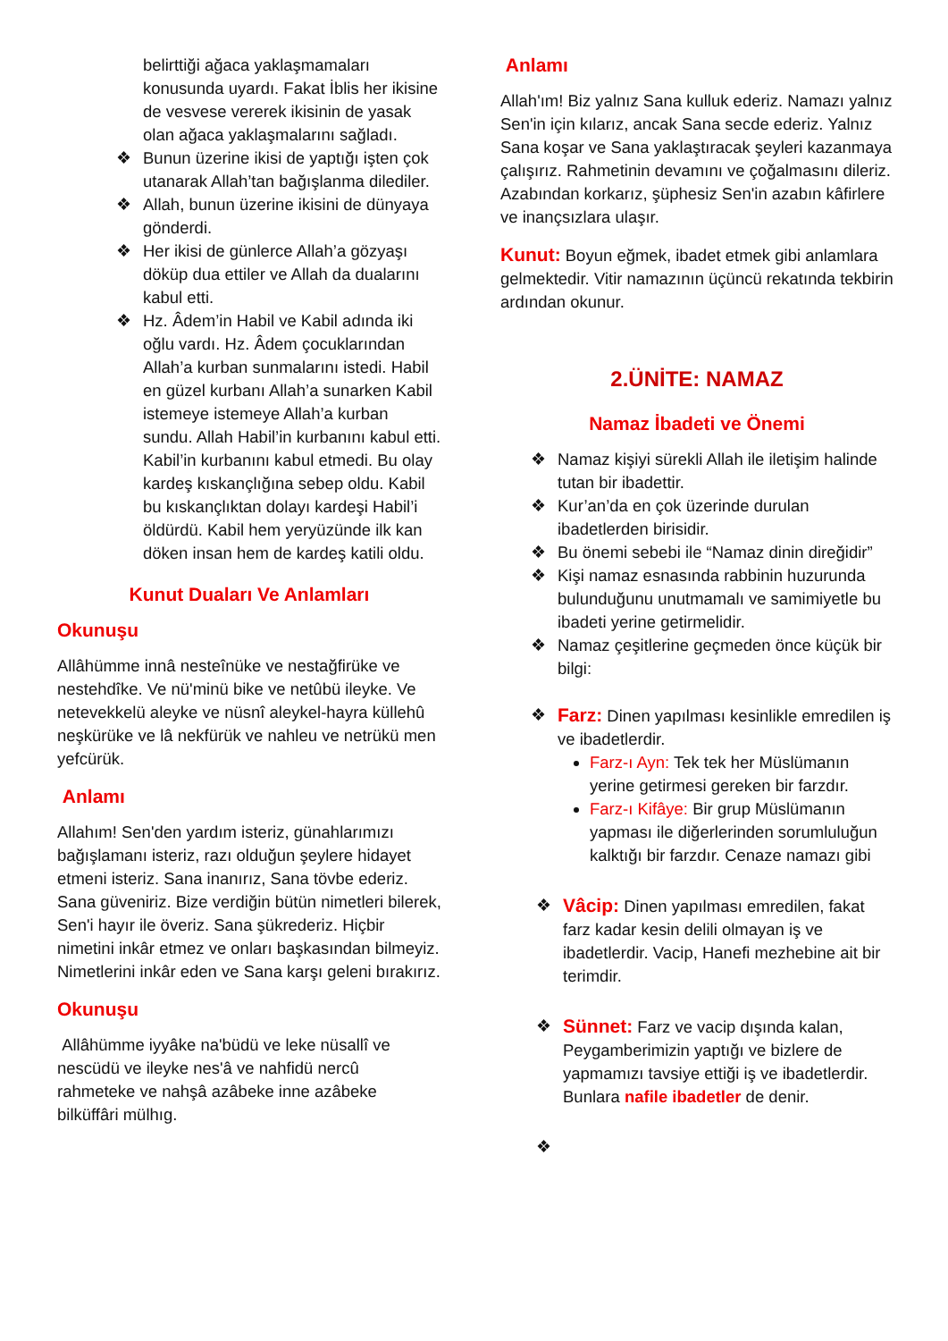belirttiği ağaca yaklaşmamaları konusunda uyardı. Fakat İblis her ikisine de vesvese vererek ikisinin de yasak olan ağaca yaklaşmalarını sağladı.
❖ Bunun üzerine ikisi de yaptığı işten çok utanarak Allah’tan bağışlanma dilediler.
❖ Allah, bunun üzerine ikisini de dünyaya gönderdi.
❖ Her ikisi de günlerce Allah’a gözyaşı döküp dua ettiler ve Allah da dualarını kabul etti.
❖ Hz. Âdem’in Habil ve Kabil adında iki oğlu vardı. Hz. Âdem çocuklarından Allah’a kurban sunmalarını istedi. Habil en güzel kurbanı Allah’a sunarken Kabil istemeye istemeye Allah’a kurban sundu. Allah Habil’in kurbanını kabul etti. Kabil’in kurbanını kabul etmedi. Bu olay kardeş kıskançlığına sebep oldu. Kabil bu kıskançlıktan dolayı kardeşi Habil’i öldürdü. Kabil hem yeryüzünde ilk kan döken insan hem de kardeş katili oldu.
Kunut Duaları Ve Anlamları
Okunuşu
Allâhümme innâ nesteînüke ve nestağfirüke ve nestehdîke. Ve nü'minü bike ve netûbü ileyke. Ve netevekkelü aleyke ve nüsnî aleykel-hayra küllehû neşkürüke ve lâ nekfürük ve nahleu ve netrükü men yefcürük.
Anlamı
Allahım! Sen'den yardım isteriz, günahlarımızı bağışlamanı isteriz, razı olduğun şeylere hidayet etmeni isteriz. Sana inanırız, Sana tövbe ederiz. Sana güveniriz. Bize verdiğin bütün nimetleri bilerek, Sen'i hayır ile överiz. Sana şükrederiz. Hiçbir nimetini inkâr etmez ve onları başkasından bilmeyiz. Nimetlerini inkâr eden ve Sana karşı geleni bırakırız.
Okunuşu
Allâhümme iyyâke na'büdü ve leke nüsallî ve nescüdü ve ileyke nes'â ve nahfidü nercû rahmeteke ve nahşâ azâbeke inne azâbeke bilküffâri mülhıg.
Anlamı
Allah'ım! Biz yalnız Sana kulluk ederiz. Namazı yalnız Sen'in için kılarız, ancak Sana secde ederiz. Yalnız Sana koşar ve Sana yaklaştıracak şeyleri kazanmaya çalışırız. Rahmetinin devamını ve çoğalmasını dileriz. Azabından korkarız, şüphesiz Sen'in azabın kâfirlere ve inançsızlara ulaşır.
Kunut: Boyun eğmek, ibadet etmek gibi anlamlara gelmektedir. Vitir namazının üçüncü rekatında tekbirin ardından okunur.
2.ÜNİTE: NAMAZ
Namaz İbadeti ve Önemi
❖ Namaz kişiyi sürekli Allah ile iletişim halinde tutan bir ibadettir.
❖ Kur’an’da en çok üzerinde durulan ibadetlerden birisidir.
❖ Bu önemi sebebi ile “Namaz dinin direğidir”
❖ Kişi namaz esnasında rabbinin huzurunda bulunduğunu unutmamalı ve samimiyetle bu ibadeti yerine getirmelidir.
❖ Namaz çeşitlerine geçmeden önce küçük bir bilgi:
❖ Farz: Dinen yapılması kesinlikle emredilen iş ve ibadetlerdir.
Farz-ı Ayn: Tek tek her Müslümanın yerine getirmesi gereken bir farzdır.
Farz-ı Kifâye: Bir grup Müslümanın yapması ile diğerlerinden sorumluluğun kalktığı bir farzdır. Cenaze namazı gibi
❖ Vâcip: Dinen yapılması emredilen, fakat farz kadar kesin delili olmayan iş ve ibadetlerdir. Vacip, Hanefi mezhebine ait bir terimdir.
❖ Sünnet: Farz ve vacip dışında kalan, Peygamberimizin yaptığı ve bizlere de yapmamızı tavsiye ettiği iş ve ibadetlerdir. Bunlara nafile ibadetler de denir.
❖